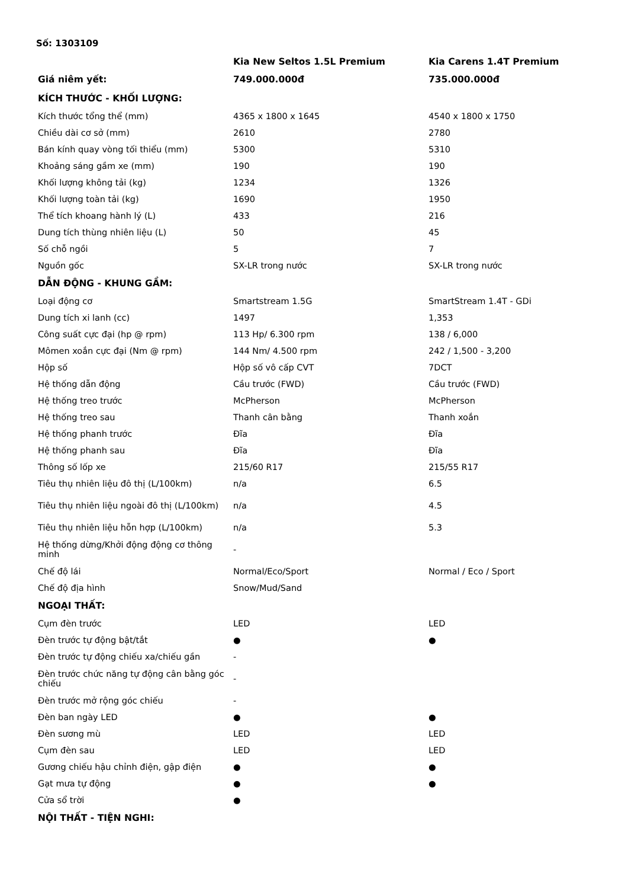Số: 1303109
| | Kia New Seltos 1.5L Premium | Kia Carens 1.4T Premium |
| --- | --- | --- |
| Giá niêm yết: | 749.000.000đ | 735.000.000đ |
| KÍCH THƯỚC - KHỐI LƯỢNG: | | |
| Kích thước tổng thể (mm) | 4365 x 1800 x 1645 | 4540 x 1800 x 1750 |
| Chiều dài cơ sở (mm) | 2610 | 2780 |
| Bán kính quay vòng tối thiểu (mm) | 5300 | 5310 |
| Khoảng sáng gầm xe (mm) | 190 | 190 |
| Khối lượng không tải (kg) | 1234 | 1326 |
| Khối lượng toàn tải (kg) | 1690 | 1950 |
| Thể tích khoang hành lý (L) | 433 | 216 |
| Dung tích thùng nhiên liệu (L) | 50 | 45 |
| Số chỗ ngồi | 5 | 7 |
| Nguồn gốc | SX-LR trong nước | SX-LR trong nước |
| DẪN ĐỘNG - KHUNG GẦM: | | |
| Loại động cơ | Smartstream 1.5G | SmartStream 1.4T - GDi |
| Dung tích xi lanh (cc) | 1497 | 1,353 |
| Công suất cực đại (hp @ rpm) | 113 Hp/ 6.300 rpm | 138 / 6,000 |
| Mômen xoắn cực đại (Nm @ rpm) | 144 Nm/ 4.500 rpm | 242 / 1,500 - 3,200 |
| Hộp số | Hộp số vô cấp CVT | 7DCT |
| Hệ thống dẫn động | Cầu trước (FWD) | Cầu trước (FWD) |
| Hệ thống treo trước | McPherson | McPherson |
| Hệ thống treo sau | Thanh cân bằng | Thanh xoắn |
| Hệ thống phanh trước | Đĩa | Đĩa |
| Hệ thống phanh sau | Đĩa | Đĩa |
| Thông số lốp xe | 215/60 R17 | 215/55 R17 |
| Tiêu thụ nhiên liệu đô thị (L/100km) | n/a | 6.5 |
| Tiêu thụ nhiên liệu ngoài đô thị (L/100km) | n/a | 4.5 |
| Tiêu thụ nhiên liệu hỗn hợp (L/100km) | n/a | 5.3 |
| Hệ thống dừng/Khởi động động cơ thông minh | - | |
| Chế độ lái | Normal/Eco/Sport | Normal / Eco / Sport |
| Chế độ địa hình | Snow/Mud/Sand | |
| NGOẠI THẤT: | | |
| Cụm đèn trước | LED | LED |
| Đèn trước tự động bật/tắt | ● | ● |
| Đèn trước tự động chiếu xa/chiếu gần | - | |
| Đèn trước chức năng tự động cân bằng góc chiếu | - | |
| Đèn trước mở rộng góc chiếu | - | |
| Đèn ban ngày LED | ● | ● |
| Đèn sương mù | LED | LED |
| Cụm đèn sau | LED | LED |
| Gương chiếu hậu chỉnh điện, gập điện | ● | ● |
| Gạt mưa tự động | ● | ● |
| Cửa sổ trời | ● | |
| NỘI THẤT - TIỆN NGHI: | | |